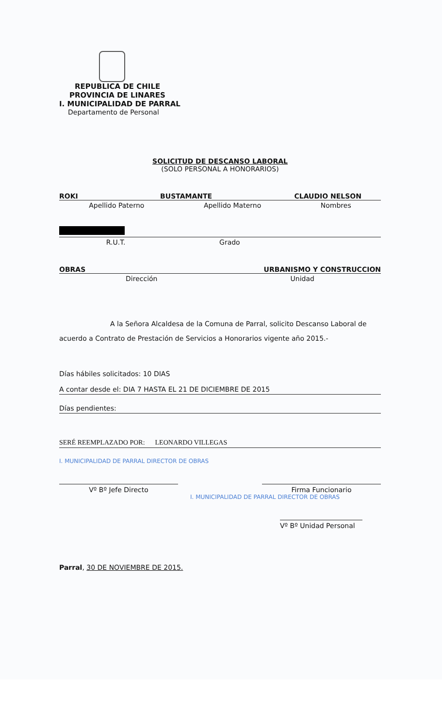REPUBLICA DE CHILE
PROVINCIA DE LINARES
I. MUNICIPALIDAD DE PARRAL
Departamento de Personal
SOLICITUD DE DESCANSO LABORAL
(SOLO PERSONAL A HONORARIOS)
ROKI BUSTAMANTE CLAUDIO NELSON
Apellido Paterno Apellido Materno Nombres
R.U.T. Grado
OBRAS URBANISMO Y CONSTRUCCION
Dirección Unidad
A la Señora Alcaldesa de la Comuna de Parral, solicito Descanso Laboral de acuerdo a Contrato de Prestación de Servicios a Honorarios vigente año 2015.-
Días hábiles solicitados: 10 DIAS
A contar desde el: DIA 7 HASTA EL 21 DE DICIEMBRE DE 2015
Días pendientes:
SERÉ REEMPLAZADO POR: LEONARDO VILLEGAS
I. MUNICIPALIDAD DE PARRAL DIRECTOR DE OBRAS
Vº Bº Jefe Directo Firma Funcionario
I. MUNICIPALIDAD DE PARRAL DIRECTOR DE OBRAS
Vº Bº Unidad Personal
Parral, 30 DE NOVIEMBRE DE 2015.